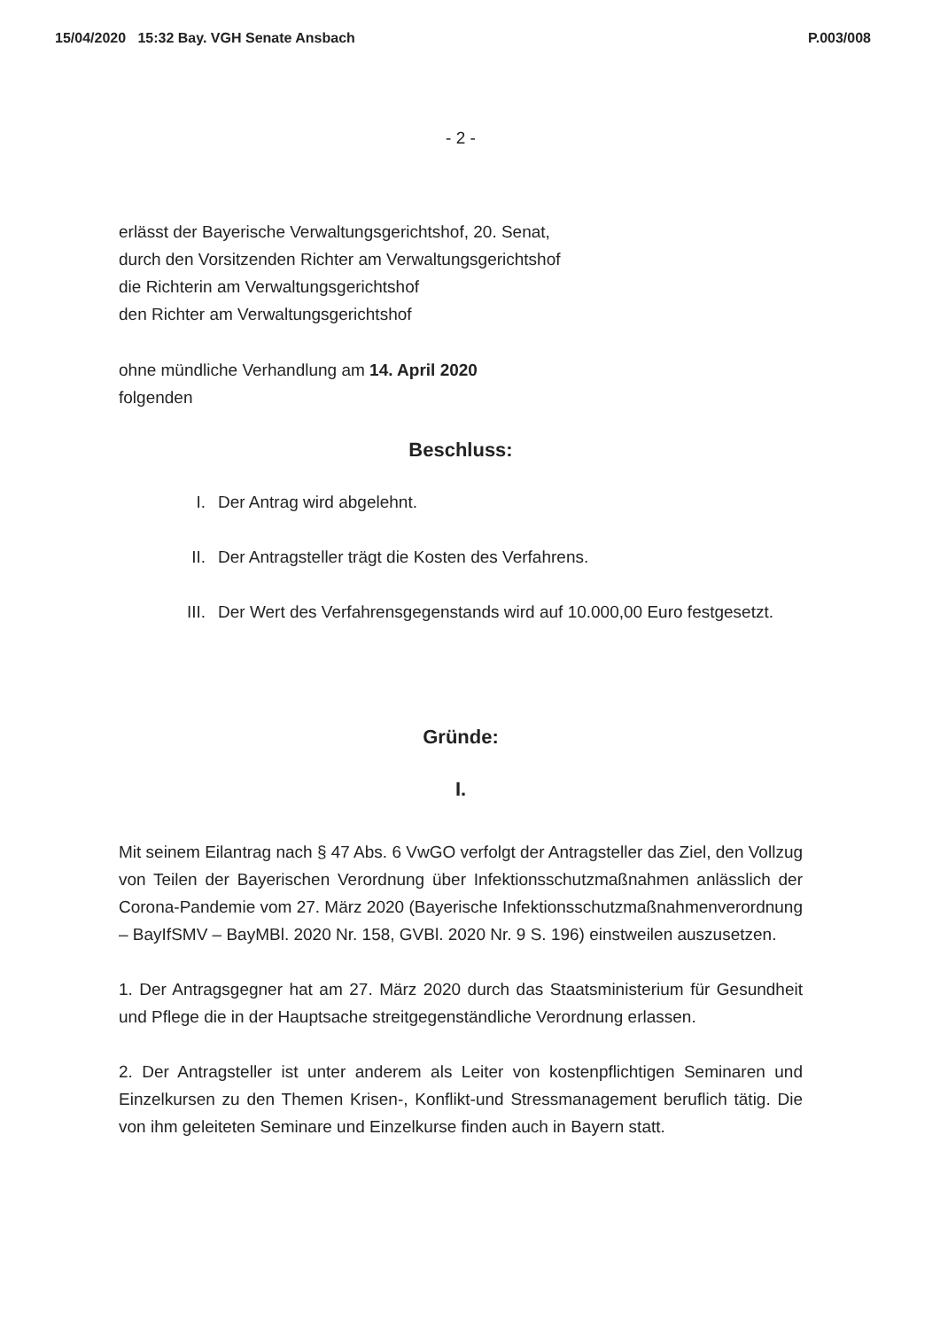15/04/2020 15:32 Bay. VGH Senate Ansbach P.003/008
- 2 -
erlässt der Bayerische Verwaltungsgerichtshof, 20. Senat,
durch den Vorsitzenden Richter am Verwaltungsgerichtshof
die Richterin am Verwaltungsgerichtshof
den Richter am Verwaltungsgerichtshof
ohne mündliche Verhandlung am 14. April 2020
folgenden
Beschluss:
I. Der Antrag wird abgelehnt.
II. Der Antragsteller trägt die Kosten des Verfahrens.
III. Der Wert des Verfahrensgegenstands wird auf 10.000,00 Euro festgesetzt.
Gründe:
I.
Mit seinem Eilantrag nach § 47 Abs. 6 VwGO verfolgt der Antragsteller das Ziel, den Vollzug von Teilen der Bayerischen Verordnung über Infektionsschutzmaßnahmen anlässlich der Corona-Pandemie vom 27. März 2020 (Bayerische Infektionsschutzmaßnahmenverordnung – BayIfSMV – BayMBl. 2020 Nr. 158, GVBl. 2020 Nr. 9 S. 196) einstweilen auszusetzen.
1. Der Antragsgegner hat am 27. März 2020 durch das Staatsministerium für Gesundheit und Pflege die in der Hauptsache streitgegenständliche Verordnung erlassen.
2. Der Antragsteller ist unter anderem als Leiter von kostenpflichtigen Seminaren und Einzelkursen zu den Themen Krisen-, Konflikt-und Stressmanagement beruflich tätig. Die von ihm geleiteten Seminare und Einzelkurse finden auch in Bayern statt.